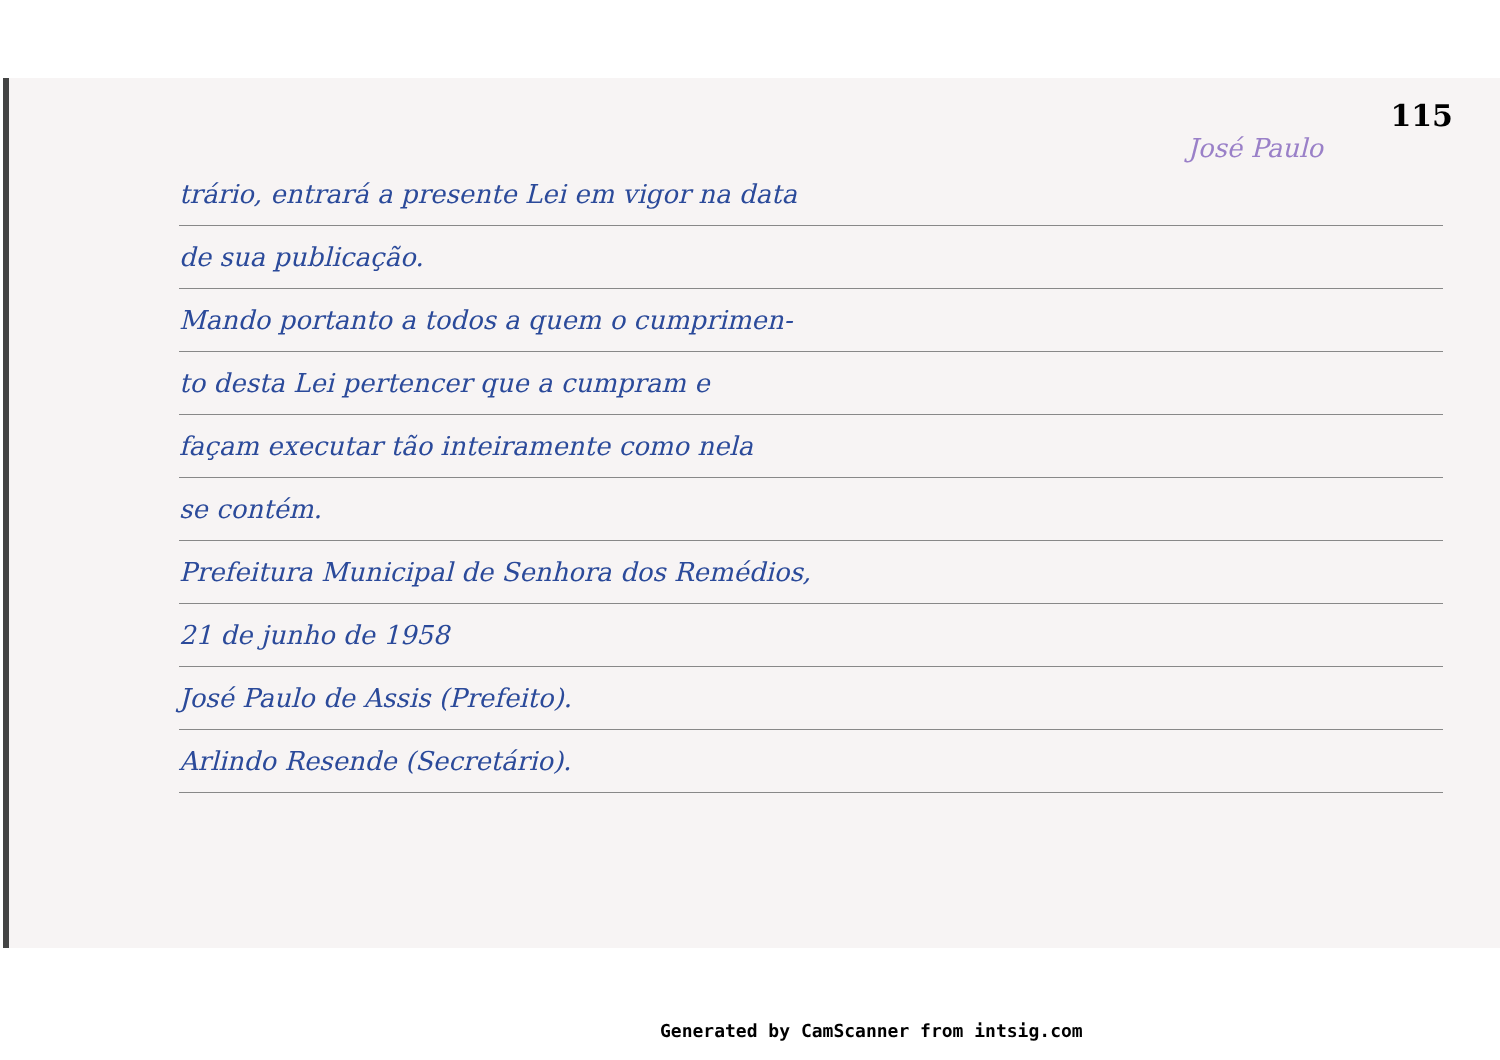115
José Paulo
trário, entrará a presente Lei em vigor na data
de sua publicação.
Mando portanto a todos a quem o cumprimen-
to desta Lei pertencer que a cumpram e
façam executar tão inteiramente como nela
se contém.
Prefeitura Municipal de Senhora dos Remédios,
21 de junho de 1958
José Paulo de Assis (Prefeito).
Arlindo Resende (Secretário).
Generated by CamScanner from intsig.com